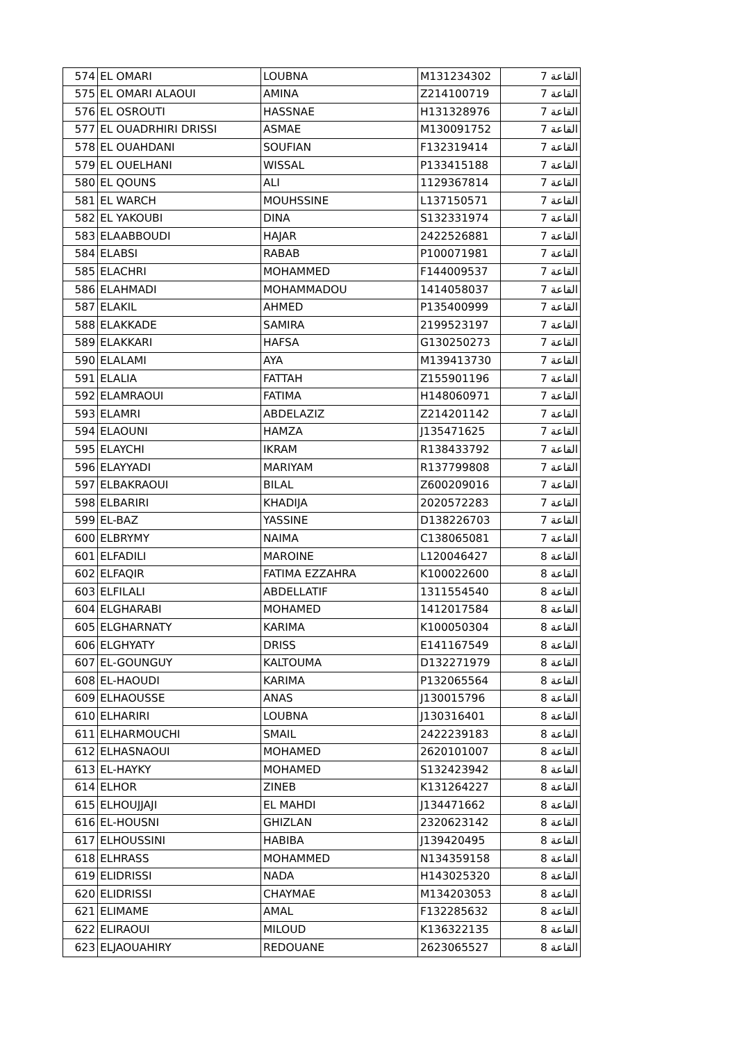| 574 | EL OMARI | LOUBNA | M131234302 | القاعة 7 |
| 575 | EL OMARI ALAOUI | AMINA | Z214100719 | القاعة 7 |
| 576 | EL OSROUTI | HASSNAE | H131328976 | القاعة 7 |
| 577 | EL OUADRHIRI DRISSI | ASMAE | M130091752 | القاعة 7 |
| 578 | EL OUAHDANI | SOUFIAN | F132319414 | القاعة 7 |
| 579 | EL OUELHANI | WISSAL | P133415188 | القاعة 7 |
| 580 | EL QOUNS | ALI | 1129367814 | القاعة 7 |
| 581 | EL WARCH | MOUHSSINE | L137150571 | القاعة 7 |
| 582 | EL YAKOUBI | DINA | S132331974 | القاعة 7 |
| 583 | ELAABBOUDI | HAJAR | 2422526881 | القاعة 7 |
| 584 | ELABSI | RABAB | P100071981 | القاعة 7 |
| 585 | ELACHRI | MOHAMMED | F144009537 | القاعة 7 |
| 586 | ELAHMADI | MOHAMMADOU | 1414058037 | القاعة 7 |
| 587 | ELAKIL | AHMED | P135400999 | القاعة 7 |
| 588 | ELAKKADE | SAMIRA | 2199523197 | القاعة 7 |
| 589 | ELAKKARI | HAFSA | G130250273 | القاعة 7 |
| 590 | ELALAMI | AYA | M139413730 | القاعة 7 |
| 591 | ELALIA | FATTAH | Z155901196 | القاعة 7 |
| 592 | ELAMRAOUI | FATIMA | H148060971 | القاعة 7 |
| 593 | ELAMRI | ABDELAZIZ | Z214201142 | القاعة 7 |
| 594 | ELAOUNI | HAMZA | J135471625 | القاعة 7 |
| 595 | ELAYCHI | IKRAM | R138433792 | القاعة 7 |
| 596 | ELAYYADI | MARIYAM | R137799808 | القاعة 7 |
| 597 | ELBAKRAOUI | BILAL | Z600209016 | القاعة 7 |
| 598 | ELBARIRI | KHADIJA | 2020572283 | القاعة 7 |
| 599 | EL-BAZ | YASSINE | D138226703 | القاعة 7 |
| 600 | ELBRYMY | NAIMA | C138065081 | القاعة 7 |
| 601 | ELFADILI | MAROINE | L120046427 | القاعة 8 |
| 602 | ELFAQIR | FATIMA EZZAHRA | K100022600 | القاعة 8 |
| 603 | ELFILALI | ABDELLATIF | 1311554540 | القاعة 8 |
| 604 | ELGHARABI | MOHAMED | 1412017584 | القاعة 8 |
| 605 | ELGHARNATY | KARIMA | K100050304 | القاعة 8 |
| 606 | ELGHYATY | DRISS | E141167549 | القاعة 8 |
| 607 | EL-GOUNGUY | KALTOUMA | D132271979 | القاعة 8 |
| 608 | EL-HAOUDI | KARIMA | P132065564 | القاعة 8 |
| 609 | ELHAOUSSE | ANAS | J130015796 | القاعة 8 |
| 610 | ELHARIRI | LOUBNA | J130316401 | القاعة 8 |
| 611 | ELHARMOUCHI | SMAIL | 2422239183 | القاعة 8 |
| 612 | ELHASNAOUI | MOHAMED | 2620101007 | القاعة 8 |
| 613 | EL-HAYKY | MOHAMED | S132423942 | القاعة 8 |
| 614 | ELHOR | ZINEB | K131264227 | القاعة 8 |
| 615 | ELHOUJJAJI | EL MAHDI | J134471662 | القاعة 8 |
| 616 | EL-HOUSNI | GHIZLAN | 2320623142 | القاعة 8 |
| 617 | ELHOUSSINI | HABIBA | J139420495 | القاعة 8 |
| 618 | ELHRASS | MOHAMMED | N134359158 | القاعة 8 |
| 619 | ELIDRISSI | NADA | H143025320 | القاعة 8 |
| 620 | ELIDRISSI | CHAYMAE | M134203053 | القاعة 8 |
| 621 | ELIMAME | AMAL | F132285632 | القاعة 8 |
| 622 | ELIRAOUI | MILOUD | K136322135 | القاعة 8 |
| 623 | ELJAOUAHIRY | REDOUANE | 2623065527 | القاعة 8 |